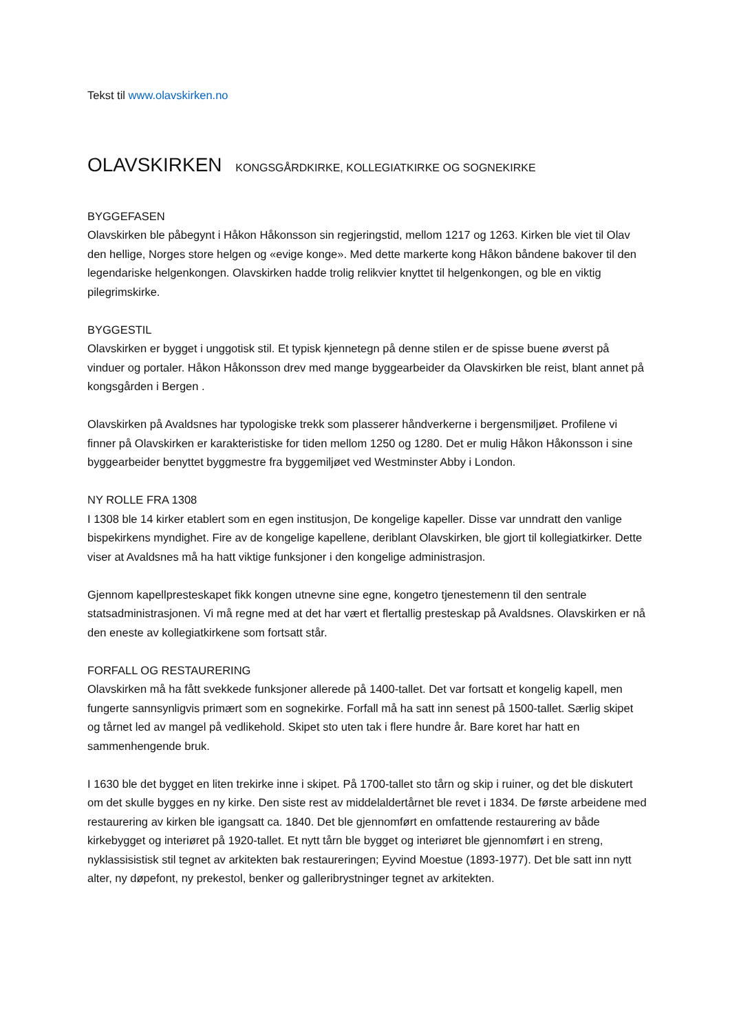Tekst til www.olavskirken.no
OLAVSKIRKEN KONGSGÅRDKIRKE, KOLLEGIATKIRKE OG SOGNEKIRKE
BYGGEFASEN
Olavskirken ble påbegynt i Håkon Håkonsson sin regjeringstid, mellom 1217 og 1263. Kirken ble viet til Olav den hellige, Norges store helgen og «evige konge». Med dette markerte kong Håkon båndene bakover til den legendariske helgenkongen. Olavskirken hadde trolig relikvier knyttet til helgenkongen, og ble en viktig pilegrimskirke.
BYGGESTIL
Olavskirken er bygget i unggotisk stil. Et typisk kjennetegn på denne stilen er de spisse buene øverst på vinduer og portaler. Håkon Håkonsson drev med mange byggearbeider da Olavskirken ble reist, blant annet på kongsgården i Bergen .
Olavskirken på Avaldsnes har typologiske trekk som plasserer håndverkerne i bergensmiljøet. Profilene vi finner på Olavskirken er karakteristiske for tiden mellom 1250 og 1280. Det er mulig Håkon Håkonsson i sine byggearbeider benyttet byggmestre fra byggemiljøet ved Westminster Abby i London.
NY ROLLE FRA 1308
I 1308 ble 14 kirker etablert som en egen institusjon, De kongelige kapeller. Disse var unndratt den vanlige bispekirkens myndighet. Fire av de kongelige kapellene, deriblant Olavskirken, ble gjort til kollegiatkirker. Dette viser at Avaldsnes må ha hatt viktige funksjoner i den kongelige administrasjon.
Gjennom kapellpresteskapet fikk kongen utnevne sine egne, kongetro tjenestemenn til den sentrale statsadministrasjonen. Vi må regne med at det har vært et flertallig presteskap på Avaldsnes. Olavskirken er nå den eneste av kollegiatkirkene som fortsatt står.
FORFALL OG RESTAURERING
Olavskirken må ha fått svekkede funksjoner allerede på 1400-tallet. Det var fortsatt et kongelig kapell, men fungerte sannsynligvis primært som en sognekirke. Forfall må ha satt inn senest på 1500-tallet. Særlig skipet og tårnet led av mangel på vedlikehold. Skipet sto uten tak i flere hundre år. Bare koret har hatt en sammenhengende bruk.
I 1630 ble det bygget en liten trekirke inne i skipet. På 1700-tallet sto tårn og skip i ruiner, og det ble diskutert om det skulle bygges en ny kirke. Den siste rest av middelaldertårnet ble revet i 1834. De første arbeidene med restaurering av kirken ble igangsatt ca. 1840. Det ble gjennomført en omfattende restaurering av både kirkebygget og interiøret på 1920-tallet. Et nytt tårn ble bygget og interiøret ble gjennomført i en streng, nyklassisistisk stil tegnet av arkitekten bak restaureringen; Eyvind Moestue (1893-1977). Det ble satt inn nytt alter, ny døpefont, ny prekestol, benker og galleribrystninger tegnet av arkitekten.